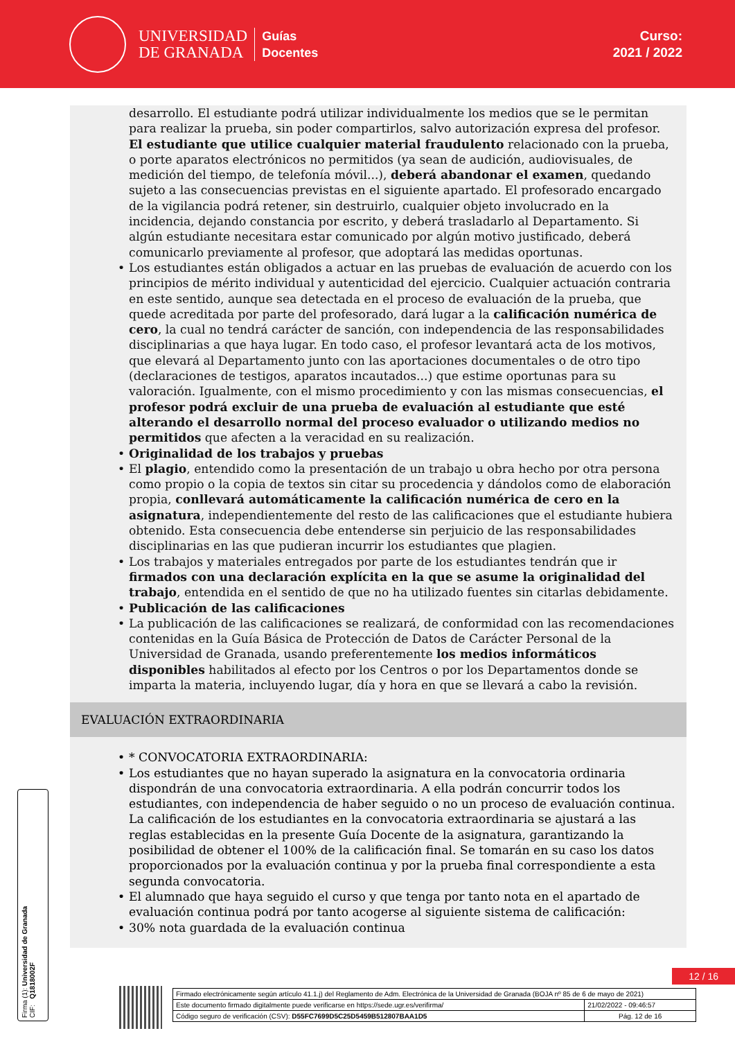UNIVERSIDAD
DE GRANADA
Guías
Docentes
Curso:
2021 / 2022
desarrollo. El estudiante podrá utilizar individualmente los medios que se le permitan para realizar la prueba, sin poder compartirlos, salvo autorización expresa del profesor. El estudiante que utilice cualquier material fraudulento relacionado con la prueba, o porte aparatos electrónicos no permitidos (ya sean de audición, audiovisuales, de medición del tiempo, de telefonía móvil...), deberá abandonar el examen, quedando sujeto a las consecuencias previstas en el siguiente apartado. El profesorado encargado de la vigilancia podrá retener, sin destruirlo, cualquier objeto involucrado en la incidencia, dejando constancia por escrito, y deberá trasladarlo al Departamento. Si algún estudiante necesitara estar comunicado por algún motivo justificado, deberá comunicarlo previamente al profesor, que adoptará las medidas oportunas.
Los estudiantes están obligados a actuar en las pruebas de evaluación de acuerdo con los principios de mérito individual y autenticidad del ejercicio. Cualquier actuación contraria en este sentido, aunque sea detectada en el proceso de evaluación de la prueba, que quede acreditada por parte del profesorado, dará lugar a la calificación numérica de cero, la cual no tendrá carácter de sanción, con independencia de las responsabilidades disciplinarias a que haya lugar. En todo caso, el profesor levantará acta de los motivos, que elevará al Departamento junto con las aportaciones documentales o de otro tipo (declaraciones de testigos, aparatos incautados...) que estime oportunas para su valoración. Igualmente, con el mismo procedimiento y con las mismas consecuencias, el profesor podrá excluir de una prueba de evaluación al estudiante que esté alterando el desarrollo normal del proceso evaluador o utilizando medios no permitidos que afecten a la veracidad en su realización.
Originalidad de los trabajos y pruebas
El plagio, entendido como la presentación de un trabajo u obra hecho por otra persona como propio o la copia de textos sin citar su procedencia y dándolos como de elaboración propia, conllevará automáticamente la calificación numérica de cero en la asignatura, independientemente del resto de las calificaciones que el estudiante hubiera obtenido. Esta consecuencia debe entenderse sin perjuicio de las responsabilidades disciplinarias en las que pudieran incurrir los estudiantes que plagien.
Los trabajos y materiales entregados por parte de los estudiantes tendrán que ir firmados con una declaración explícita en la que se asume la originalidad del trabajo, entendida en el sentido de que no ha utilizado fuentes sin citarlas debidamente.
Publicación de las calificaciones
La publicación de las calificaciones se realizará, de conformidad con las recomendaciones contenidas en la Guía Básica de Protección de Datos de Carácter Personal de la Universidad de Granada, usando preferentemente los medios informáticos disponibles habilitados al efecto por los Centros o por los Departamentos donde se imparta la materia, incluyendo lugar, día y hora en que se llevará a cabo la revisión.
EVALUACIÓN EXTRAORDINARIA
* CONVOCATORIA EXTRAORDINARIA:
Los estudiantes que no hayan superado la asignatura en la convocatoria ordinaria dispondrán de una convocatoria extraordinaria. A ella podrán concurrir todos los estudiantes, con independencia de haber seguido o no un proceso de evaluación continua. La calificación de los estudiantes en la convocatoria extraordinaria se ajustará a las reglas establecidas en la presente Guía Docente de la asignatura, garantizando la posibilidad de obtener el 100% de la calificación final. Se tomarán en su caso los datos proporcionados por la evaluación continua y por la prueba final correspondiente a esta segunda convocatoria.
El alumnado que haya seguido el curso y que tenga por tanto nota en el apartado de evaluación continua podrá por tanto acogerse al siguiente sistema de calificación:
30% nota guardada de la evaluación continua
Firma (1): Universidad de Granada
CIF: Q1818002F
12 / 16
| Firmado electrónicamente según artículo 41.1.j) del Reglamento de Adm. Electrónica de la Universidad de Granada (BOJA nº 85 de 6 de mayo de 2021) | |
| Este documento firmado digitalmente puede verificarse en https://sede.ugr.es/verifirma/ | 21/02/2022 - 09:46:57 |
| Código seguro de verificación (CSV): D55FC7699D5C25D5459B512807BAA1D5 | Pág. 12 de 16 |